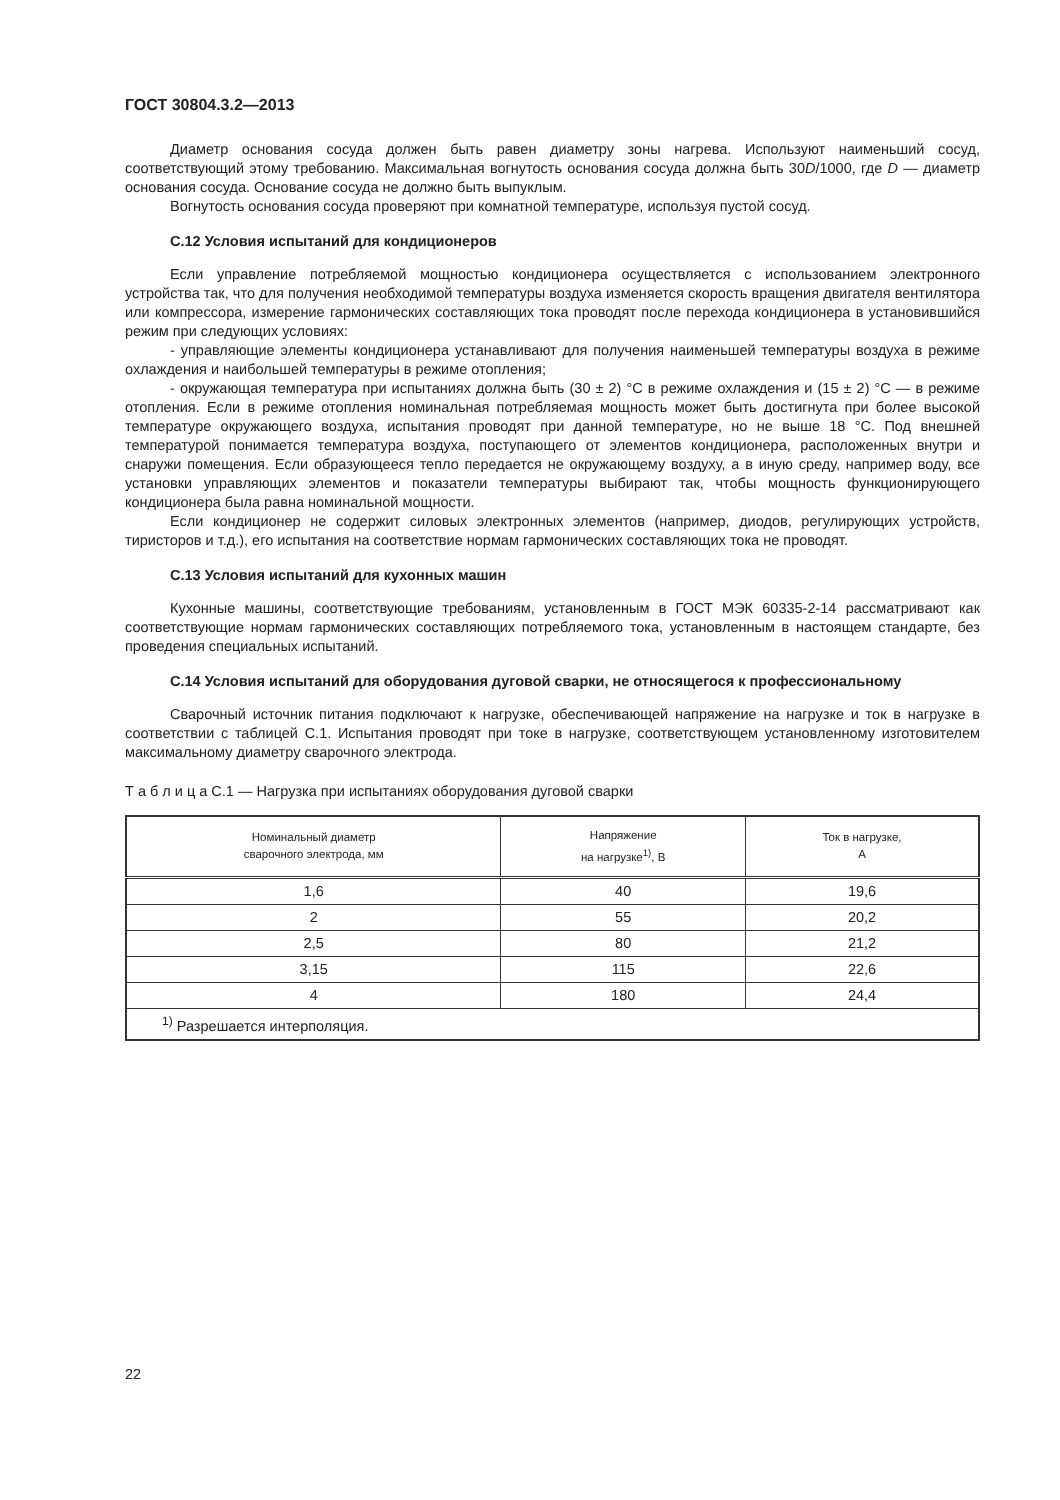ГОСТ 30804.3.2—2013
Диаметр основания сосуда должен быть равен диаметру зоны нагрева. Используют наименьший сосуд, соответствующий этому требованию. Максимальная вогнутость основания сосуда должна быть 30D/1000, где D — диаметр основания сосуда. Основание сосуда не должно быть выпуклым.
Вогнутость основания сосуда проверяют при комнатной температуре, используя пустой сосуд.
С.12 Условия испытаний для кондиционеров
Если управление потребляемой мощностью кондиционера осуществляется с использованием электронного устройства так, что для получения необходимой температуры воздуха изменяется скорость вращения двигателя вентилятора или компрессора, измерение гармонических составляющих тока проводят после перехода кондиционера в установившийся режим при следующих условиях:
- управляющие элементы кондиционера устанавливают для получения наименьшей температуры воздуха в режиме охлаждения и наибольшей температуры в режиме отопления;
- окружающая температура при испытаниях должна быть (30 ± 2) °С в режиме охлаждения и (15 ± 2) °С — в режиме отопления. Если в режиме отопления номинальная потребляемая мощность может быть достигнута при более высокой температуре окружающего воздуха, испытания проводят при данной температуре, но не выше 18 °С. Под внешней температурой понимается температура воздуха, поступающего от элементов кондиционера, расположенных внутри и снаружи помещения. Если образующееся тепло передается не окружающему воздуху, а в иную среду, например воду, все установки управляющих элементов и показатели температуры выбирают так, чтобы мощность функционирующего кондиционера была равна номинальной мощности.
Если кондиционер не содержит силовых электронных элементов (например, диодов, регулирующих устройств, тиристоров и т.д.), его испытания на соответствие нормам гармонических составляющих тока не проводят.
С.13 Условия испытаний для кухонных машин
Кухонные машины, соответствующие требованиям, установленным в ГОСТ МЭК 60335-2-14 рассматривают как соответствующие нормам гармонических составляющих потребляемого тока, установленным в настоящем стандарте, без проведения специальных испытаний.
С.14 Условия испытаний для оборудования дуговой сварки, не относящегося к профессиональному
Сварочный источник питания подключают к нагрузке, обеспечивающей напряжение на нагрузке и ток в нагрузке в соответствии с таблицей С.1. Испытания проводят при токе в нагрузке, соответствующем установленному изготовителем максимальному диаметру сварочного электрода.
Т а б л и ц а С.1 — Нагрузка при испытаниях оборудования дуговой сварки
| Номинальный диаметр сварочного электрода, мм | Напряжение на нагрузке<sup>1)</sup>, В | Ток в нагрузке, А |
| --- | --- | --- |
| 1,6 | 40 | 19,6 |
| 2 | 55 | 20,2 |
| 2,5 | 80 | 21,2 |
| 3,15 | 115 | 22,6 |
| 4 | 180 | 24,4 |
| <sup>1)</sup> Разрешается интерполяция. | | |
22